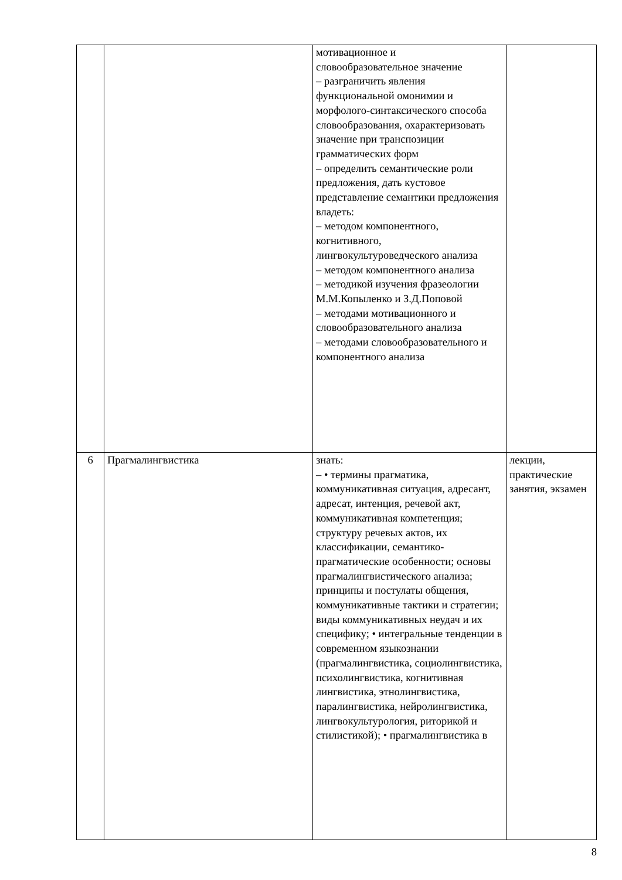| | | мотивационное и словообразовательное значение – разграничить явления функциональной омонимии и морфолого-синтаксического способа словообразования, охарактеризовать значение при транспозиции грамматических форм – определить семантические роли предложения, дать кустовое представление семантики предложения владеть: – методом компонентного, когнитивного, лингвокультуроведческого анализа – методом компонентного анализа – методикой изучения фразеологии М.М.Копыленко и З.Д.Поповой – методами мотивационного и словообразовательного анализа – методами словообразовательного и компонентного анализа | |
| 6 | Прагмалингвистика | знать: – • термины прагматика, коммуникативная ситуация, адресант, адресат, интенция, речевой акт, коммуникативная компетенция; структуру речевых актов, их классификации, семантико-прагматические особенности; основы прагмалингвистического анализа; принципы и постулаты общения, коммуникативные тактики и стратегии; виды коммуникативных неудач и их специфику; • интегральные тенденции в современном языкознании (прагмалингвистика, социолингвистика, психолингвистика, когнитивная лингвистика, этнолингвистика, паралингвистика, нейролингвистика, лингвокультурология, риторикой и стилистикой); • прагмалингвистика в | лекции, практические занятия, экзамен |
8